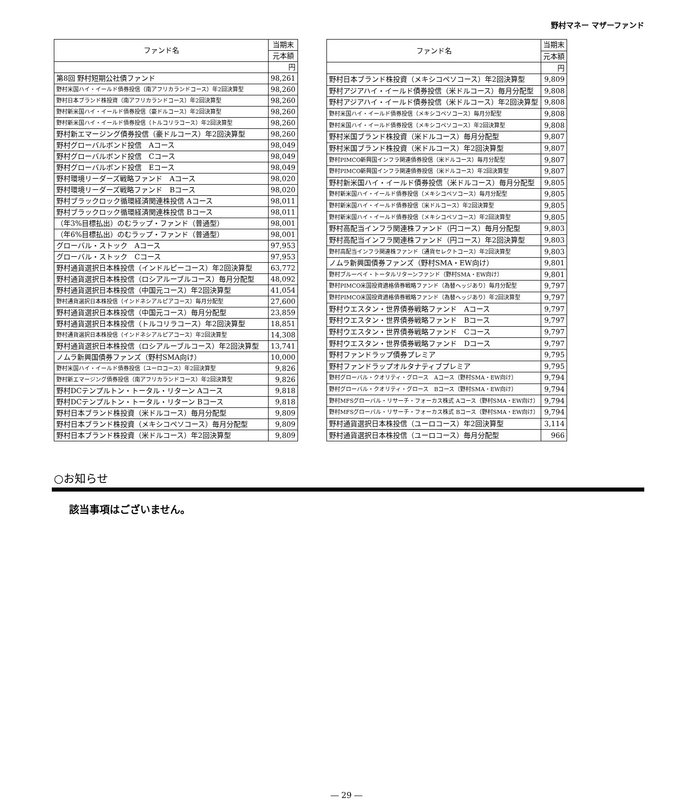野村マネー マザーファンド
| ファンド名 | 当期末 |
| --- | --- |
| | 元本額 |
| | 円 |
| 第8回 野村短期公社債ファンド | 98,261 |
| 野村米国ハイ・イールド債券投信（南アフリカランドコース）年2回決算型 | 98,260 |
| 野村日本ブランド株投資（南アフリカランドコース）年2回決算型 | 98,260 |
| 野村新米国ハイ・イールド債券投信（豪ドルコース）年2回決算型 | 98,260 |
| 野村新米国ハイ・イールド債券投信（トルコリラコース）年2回決算型 | 98,260 |
| 野村新エマージング債券投信（豪ドルコース）年2回決算型 | 98,260 |
| 野村グローバルボンド投信 Aコース | 98,049 |
| 野村グローバルボンド投信 Cコース | 98,049 |
| 野村グローバルボンド投信 Eコース | 98,049 |
| 野村環境リーダーズ戦略ファンド Aコース | 98,020 |
| 野村環境リーダーズ戦略ファンド Bコース | 98,020 |
| 野村ブラックロック循環経済関連株投信 Aコース | 98,011 |
| 野村ブラックロック循環経済関連株投信 Bコース | 98,011 |
| （年3%目標払出）のむラップ・ファンド（普通型） | 98,001 |
| （年6%目標払出）のむラップ・ファンド（普通型） | 98,001 |
| グローバル・ストック Aコース | 97,953 |
| グローバル・ストック Cコース | 97,953 |
| 野村通貨選択日本株投信（インドルピーコース）年2回決算型 | 63,772 |
| 野村通貨選択日本株投信（ロシアルーブルコース）毎月分配型 | 48,092 |
| 野村通貨選択日本株投信（中国元コース）年2回決算型 | 41,054 |
| 野村通貨選択日本株投信（インドネシアルピアコース）毎月分配型 | 27,600 |
| 野村通貨選択日本株投信（中国元コース）毎月分配型 | 23,859 |
| 野村通貨選択日本株投信（トルコリラコース）年2回決算型 | 18,851 |
| 野村通貨選択日本株投信（インドネシアルピアコース）年2回決算型 | 14,308 |
| 野村通貨選択日本株投信（ロシアルーブルコース）年2回決算型 | 13,741 |
| ノムラ新興国債券ファンズ（野村SMA向け） | 10,000 |
| 野村米国ハイ・イールド債券投信（ユーロコース）年2回決算型 | 9,826 |
| 野村新エマージング債券投信（南アフリカランドコース）年2回決算型 | 9,826 |
| 野村DCテンプルトン・トータル・リターン Aコース | 9,818 |
| 野村DCテンプルトン・トータル・リターン Bコース | 9,818 |
| 野村日本ブランド株投資（米ドルコース）毎月分配型 | 9,809 |
| 野村日本ブランド株投資（メキシコペソコース）毎月分配型 | 9,809 |
| 野村日本ブランド株投資（米ドルコース）年2回決算型 | 9,809 |
| ファンド名 | 当期末 |
| --- | --- |
| | 元本額 |
| | 円 |
| 野村日本ブランド株投資（メキシコペソコース）年2回決算型 | 9,809 |
| 野村アジアハイ・イールド債券投信（米ドルコース）毎月分配型 | 9,808 |
| 野村アジアハイ・イールド債券投信（米ドルコース）年2回決算型 | 9,808 |
| 野村米国ハイ・イールド債券投信（メキシコペソコース）毎月分配型 | 9,808 |
| 野村米国ハイ・イールド債券投信（メキシコペソコース）年2回決算型 | 9,808 |
| 野村米国ブランド株投資（米ドルコース）毎月分配型 | 9,807 |
| 野村米国ブランド株投資（米ドルコース）年2回決算型 | 9,807 |
| 野村PIMCO新興国インフラ関連債券投信（米ドルコース）毎月分配型 | 9,807 |
| 野村PIMCO新興国インフラ関連債券投信（米ドルコース）年2回決算型 | 9,807 |
| 野村新米国ハイ・イールド債券投信（米ドルコース）毎月分配型 | 9,805 |
| 野村新米国ハイ・イールド債券投信（メキシコペソコース）毎月分配型 | 9,805 |
| 野村新米国ハイ・イールド債券投信（米ドルコース）年2回決算型 | 9,805 |
| 野村新米国ハイ・イールド債券投信（メキシコペソコース）年2回決算型 | 9,805 |
| 野村高配当インフラ関連株ファンド（円コース）毎月分配型 | 9,803 |
| 野村高配当インフラ関連株ファンド（円コース）年2回決算型 | 9,803 |
| 野村高配当インフラ関連株ファンド（通貨セレクトコース）年2回決算型 | 9,803 |
| ノムラ新興国債券ファンズ（野村SMA・EW向け） | 9,801 |
| 野村ブルーベイ・トータルリターンファンド（野村SMA・EW向け） | 9,801 |
| 野村PIMCO米国投資適格債券戦略ファンド（為替ヘッジあり）毎月分配型 | 9,797 |
| 野村PIMCO米国投資適格債券戦略ファンド（為替ヘッジあり）年2回決算型 | 9,797 |
| 野村ウエスタン・世界債券戦略ファンド Aコース | 9,797 |
| 野村ウエスタン・世界債券戦略ファンド Bコース | 9,797 |
| 野村ウエスタン・世界債券戦略ファンド Cコース | 9,797 |
| 野村ウエスタン・世界債券戦略ファンド Dコース | 9,797 |
| 野村ファンドラップ債券プレミア | 9,795 |
| 野村ファンドラップオルタナティブプレミア | 9,795 |
| 野村グローバル・クオリティ・グロース Aコース（野村SMA・EW向け） | 9,794 |
| 野村グローバル・クオリティ・グロース Bコース（野村SMA・EW向け） | 9,794 |
| 野村MFSグローバル・リサーチ・フォーカス株式 Aコース（野村SMA・EW向け） | 9,794 |
| 野村MFSグローバル・リサーチ・フォーカス株式 Bコース（野村SMA・EW向け） | 9,794 |
| 野村通貨選択日本株投信（ユーロコース）年2回決算型 | 3,114 |
| 野村通貨選択日本株投信（ユーロコース）毎月分配型 | 966 |
○お知らせ
該当事項はございません。
― 29 ―